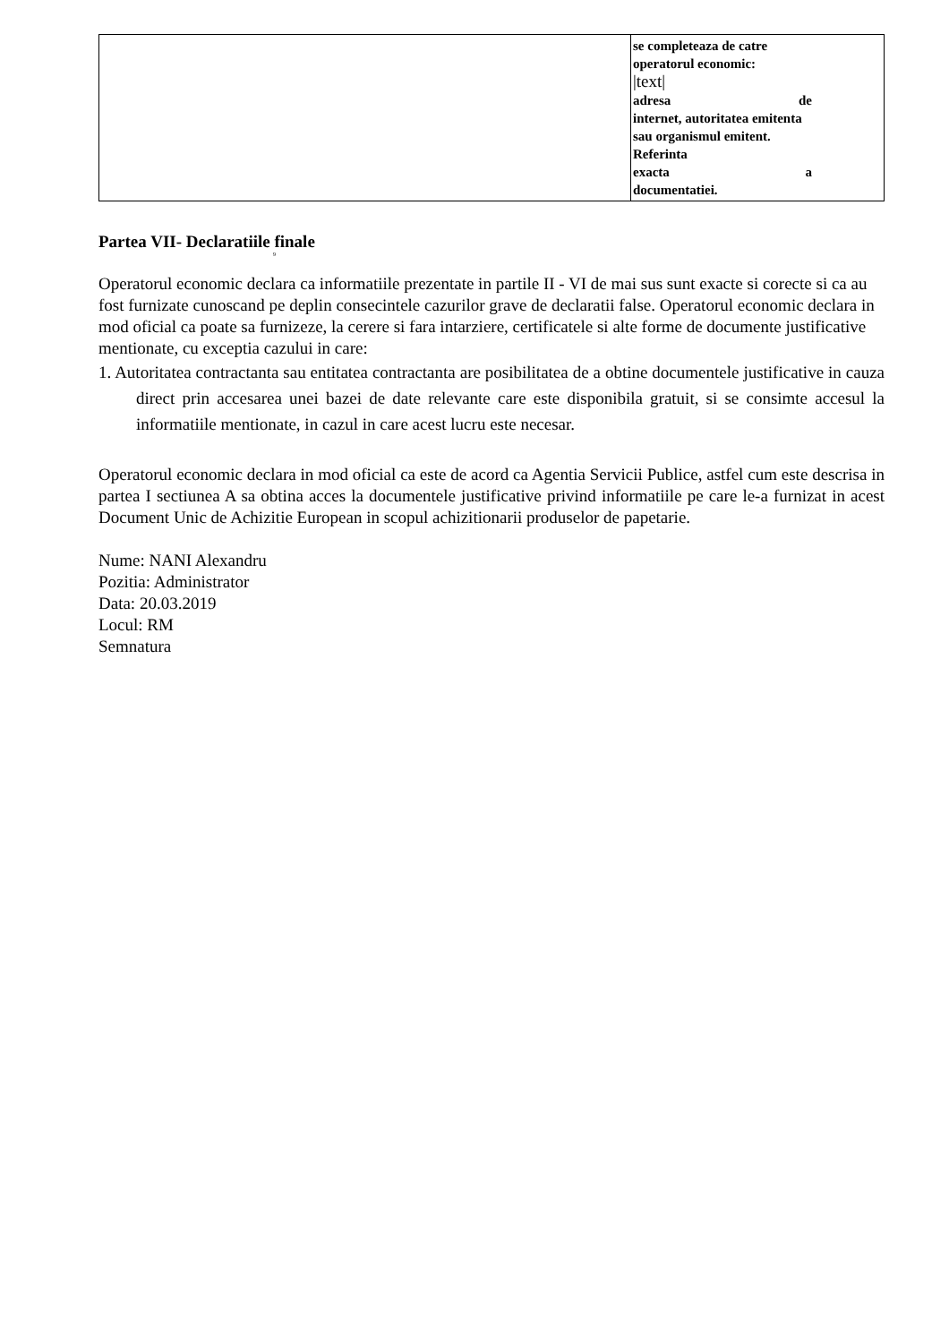| | se completeaza de catre operatorul economic: /text/ adresa de internet, autoritatea emitenta sau organismul emitent. Referinta exacta a documentatiei. |
Partea VII- Declaratiile finale
9
Operatorul economic declara ca informatiile prezentate in partile II - VI de mai sus sunt exacte si corecte si ca au fost furnizate cunoscand pe deplin consecintele cazurilor grave de declaratii false. Operatorul economic declara in mod oficial ca poate sa furnizeze, la cerere si fara intarziere, certificatele si alte forme de documente justificative mentionate, cu exceptia cazului in care:
1. Autoritatea contractanta sau entitatea contractanta are posibilitatea de a obtine documentele justificative in cauza direct prin accesarea unei bazei de date relevante care este disponibila gratuit, si se consimte accesul la informatiile mentionate, in cazul in care acest lucru este necesar.
Operatorul economic declara in mod oficial ca este de acord ca Agentia Servicii Publice, astfel cum este descrisa in partea I sectiunea A sa obtina acces la documentele justificative privind informatiile pe care le-a furnizat in acest Document Unic de Achizitie European in scopul achizitionarii produselor de papetarie.
Nume: NANI Alexandru
Pozitia: Administrator
Data: 20.03.2019
Locul: RM
Semnatura